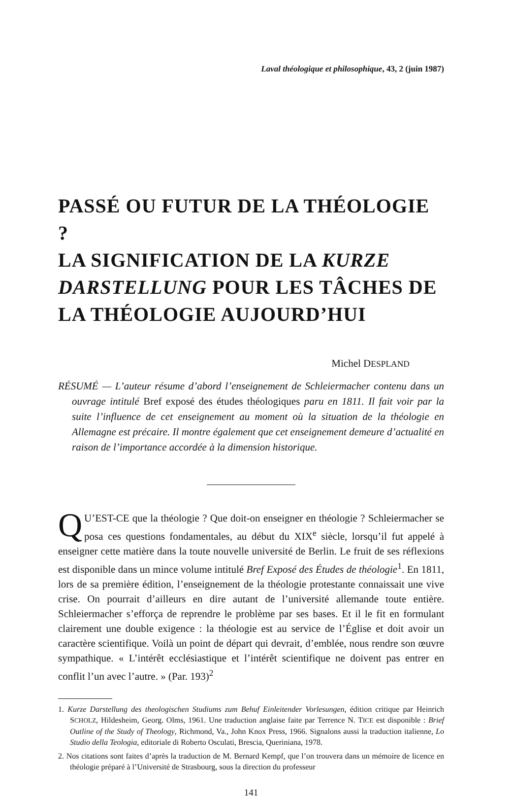Laval théologique et philosophique, 43, 2 (juin 1987)
PASSÉ OU FUTUR DE LA THÉOLOGIE ?
LA SIGNIFICATION DE LA KURZE DARSTELLUNG POUR LES TÂCHES DE LA THÉOLOGIE AUJOURD’HUI
Michel DESPLAND
RÉSUMÉ — L’auteur résume d’abord l’enseignement de Schleiermacher contenu dans un ouvrage intitulé Bref exposé des études théologiques paru en 1811. Il fait voir par la suite l’influence de cet enseignement au moment où la situation de la théologie en Allemagne est précaire. Il montre également que cet enseignement demeure d’actualité en raison de l’importance accordée à la dimension historique.
QU’EST-CE que la théologie ? Que doit-on enseigner en théologie ? Schleiermacher se posa ces questions fondamentales, au début du XIX<sup>e</sup> siècle, lorsqu’il fut appelé à enseigner cette matière dans la toute nouvelle université de Berlin. Le fruit de ses réflexions est disponible dans un mince volume intitulé Bref Exposé des Études de théologie<sup>1</sup>. En 1811, lors de sa première édition, l’enseignement de la théologie protestante connaissait une vive crise. On pourrait d’ailleurs en dire autant de l’université allemande toute entière. Schleiermacher s’efforça de reprendre le problème par ses bases. Et il le fit en formulant clairement une double exigence : la théologie est au service de l’Église et doit avoir un caractère scientifique. Voilà un point de départ qui devrait, d’emblée, nous rendre son œuvre sympathique. « L’intérêt ecclésiastique et l’intérêt scientifique ne doivent pas entrer en conflit l’un avec l’autre. » (Par. 193)<sup>2</sup>
1. Kurze Darstellung des theologischen Studiums zum Behuf Einleitender Vorlesungen, édition critique par Heinrich SCHOLZ, Hildesheim, Georg. Olms, 1961. Une traduction anglaise faite par Terrence N. TICE est disponible : Brief Outline of the Study of Theology, Richmond, Va., John Knox Press, 1966. Signalons aussi la traduction italienne, Lo Studio della Teologia, editoriale di Roberto Osculati, Brescia, Queriniana, 1978.
2. Nos citations sont faites d’après la traduction de M. Bernard Kempf, que l’on trouvera dans un mémoire de licence en théologie préparé à l’Université de Strasbourg, sous la direction du professeur
141